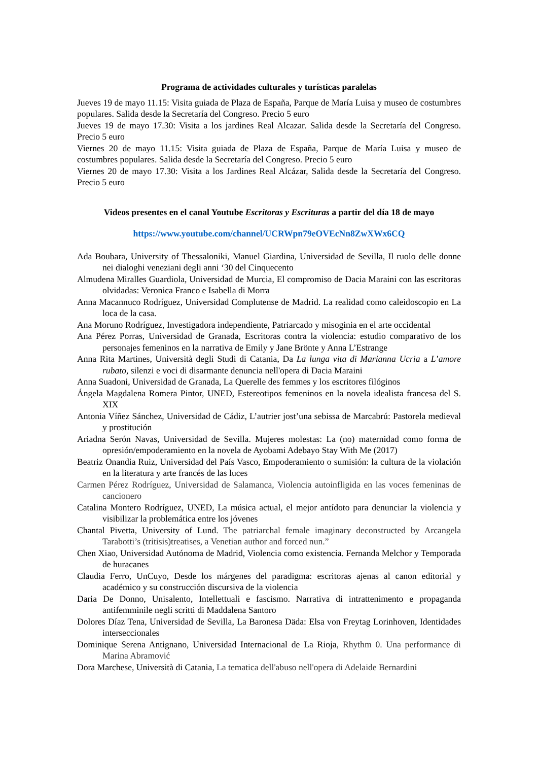Programa de actividades culturales y turísticas paralelas
Jueves 19 de mayo 11.15: Visita guiada de Plaza de España, Parque de María Luisa y museo de costumbres populares. Salida desde la Secretaría del Congreso. Precio 5 euro
Jueves 19 de mayo 17.30: Visita a los jardines Real Alcazar. Salida desde la Secretaría del Congreso. Precio 5 euro
Viernes 20 de mayo 11.15: Visita guiada de Plaza de España, Parque de María Luisa y museo de costumbres populares. Salida desde la Secretaría del Congreso. Precio 5 euro
Viernes 20 de mayo 17.30: Visita a los Jardines Real Alcázar, Salida desde la Secretaría del Congreso. Precio 5 euro
Videos presentes en el canal Youtube Escritoras y Escrituras a partir del día 18 de mayo
https://www.youtube.com/channel/UCRWpn79eOVEcNn8ZwXWx6CQ
Ada Boubara, University of Thessaloniki, Manuel Giardina, Universidad de Sevilla, Il ruolo delle donne nei dialoghi veneziani degli anni ‘30 del Cinquecento
Almudena Miralles Guardiola, Universidad de Murcia, El compromiso de Dacia Maraini con las escritoras olvidadas: Veronica Franco e Isabella di Morra
Anna Macannuco Rodríguez, Universidad Complutense de Madrid. La realidad como caleidoscopio en La loca de la casa.
Ana Moruno Rodríguez, Investigadora independiente, Patriarcado y misoginia en el arte occidental
Ana Pérez Porras, Universidad de Granada, Escritoras contra la violencia: estudio comparativo de los personajes femeninos en la narrativa de Emily y Jane Brönte y Anna L’Estrange
Anna Rita Martines, Università degli Studi di Catania, Da La lunga vita di Marianna Ucria a L’amore rubato, silenzi e voci di disarmante denuncia nell'opera di Dacia Maraini
Anna Suadoni, Universidad de Granada, La Querelle des femmes y los escritores filóginos
Ángela Magdalena Romera Pintor, UNED, Estereotipos femeninos en la novela idealista francesa del S. XIX
Antonia Víñez Sánchez, Universidad de Cádiz, L’autrier jost’una sebissa de Marcabrú: Pastorela medieval y prostitución
Ariadna Serón Navas, Universidad de Sevilla. Mujeres molestas: La (no) maternidad como forma de opresión/empoderamiento en la novela de Ayobami Adebayo Stay With Me (2017)
Beatriz Onandia Ruiz, Universidad del País Vasco, Empoderamiento o sumisión: la cultura de la violación en la literatura y arte francés de las luces
Carmen Pérez Rodríguez, Universidad de Salamanca, Violencia autoinfligida en las voces femeninas de cancionero
Catalina Montero Rodríguez, UNED, La música actual, el mejor antídoto para denunciar la violencia y visibilizar la problemática entre los jóvenes
Chantal Pivetta, University of Lund. The patriarchal female imaginary deconstructed by Arcangela Tarabotti’s (tritisis)treatises, a Venetian author and forced nun.”
Chen Xiao, Universidad Autónoma de Madrid, Violencia como existencia. Fernanda Melchor y Temporada de huracanes
Claudia Ferro, UnCuyo, Desde los márgenes del paradigma: escritoras ajenas al canon editorial y académico y su construcción discursiva de la violencia
Daria De Donno, Unisalento, Intellettuali e fascismo. Narrativa di intrattenimento e propaganda antifemminile negli scritti di Maddalena Santoro
Dolores Díaz Tena, Universidad de Sevilla, La Baronesa Däda: Elsa von Freytag Lorinhoven, Identidades interseccionales
Dominique Serena Antignano, Universidad Internacional de La Rioja, Rhythm 0. Una performance di Marina Abramović
Dora Marchese, Università di Catania, La tematica dell'abuso nell'opera di Adelaide Bernardini